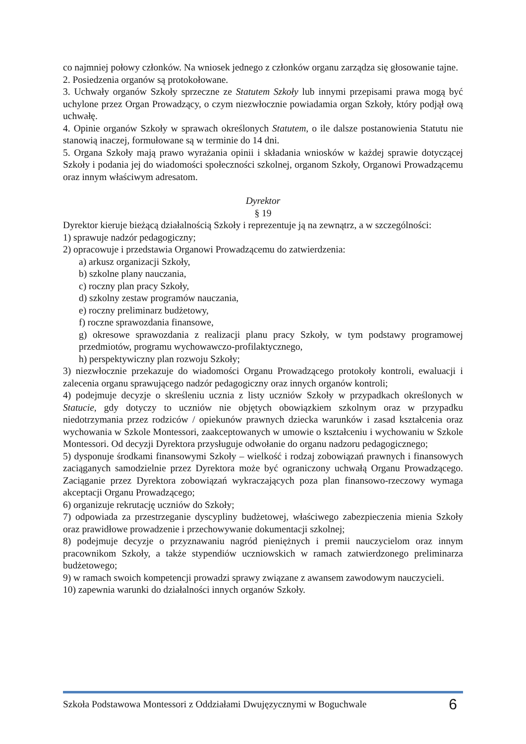co najmniej połowy członków. Na wniosek jednego z członków organu zarządza się głosowanie tajne.
2. Posiedzenia organów są protokołowane.
3. Uchwały organów Szkoły sprzeczne ze Statutem Szkoły lub innymi przepisami prawa mogą być uchylone przez Organ Prowadzący, o czym niezwłocznie powiadamia organ Szkoły, który podjął ową uchwałę.
4. Opinie organów Szkoły w sprawach określonych Statutem, o ile dalsze postanowienia Statutu nie stanowią inaczej, formułowane są w terminie do 14 dni.
5. Organa Szkoły mają prawo wyrażania opinii i składania wniosków w każdej sprawie dotyczącej Szkoły i podania jej do wiadomości społeczności szkolnej, organom Szkoły, Organowi Prowadzącemu oraz innym właściwym adresatom.
Dyrektor
§ 19
Dyrektor kieruje bieżącą działalnością Szkoły i reprezentuje ją na zewnątrz, a w szczególności:
1) sprawuje nadzór pedagogiczny;
2) opracowuje i przedstawia Organowi Prowadzącemu do zatwierdzenia:
a) arkusz organizacji Szkoły,
b) szkolne plany nauczania,
c) roczny plan pracy Szkoły,
d) szkolny zestaw programów nauczania,
e) roczny preliminarz budżetowy,
f) roczne sprawozdania finansowe,
g) okresowe sprawozdania z realizacji planu pracy Szkoły, w tym podstawy programowej przedmiotów, programu wychowawczo-profilaktycznego,
h) perspektywiczny plan rozwoju Szkoły;
3) niezwłocznie przekazuje do wiadomości Organu Prowadzącego protokoły kontroli, ewaluacji i zalecenia organu sprawującego nadzór pedagogiczny oraz innych organów kontroli;
4) podejmuje decyzje o skreśleniu ucznia z listy uczniów Szkoły w przypadkach określonych w Statucie, gdy dotyczy to uczniów nie objętych obowiązkiem szkolnym oraz w przypadku niedotrzymania przez rodziców / opiekunów prawnych dziecka warunków i zasad kształcenia oraz wychowania w Szkole Montessori, zaakceptowanych w umowie o kształceniu i wychowaniu w Szkole Montessori. Od decyzji Dyrektora przysługuje odwołanie do organu nadzoru pedagogicznego;
5) dysponuje środkami finansowymi Szkoły – wielkość i rodzaj zobowiązań prawnych i finansowych zaciąganych samodzielnie przez Dyrektora może być ograniczony uchwałą Organu Prowadzącego. Zaciąganie przez Dyrektora zobowiązań wykraczających poza plan finansowo-rzeczowy wymaga akceptacji Organu Prowadzącego;
6) organizuje rekrutację uczniów do Szkoły;
7) odpowiada za przestrzeganie dyscypliny budżetowej, właściwego zabezpieczenia mienia Szkoły oraz prawidłowe prowadzenie i przechowywanie dokumentacji szkolnej;
8) podejmuje decyzje o przyznawaniu nagród pieniężnych i premii nauczycielom oraz innym pracownikom Szkoły, a także stypendiów uczniowskich w ramach zatwierdzonego preliminarza budżetowego;
9) w ramach swoich kompetencji prowadzi sprawy związane z awansem zawodowym nauczycieli.
10) zapewnia warunki do działalności innych organów Szkoły.
Szkoła Podstawowa Montessori z Oddziałami Dwujęzycznymi w Boguchwale 6